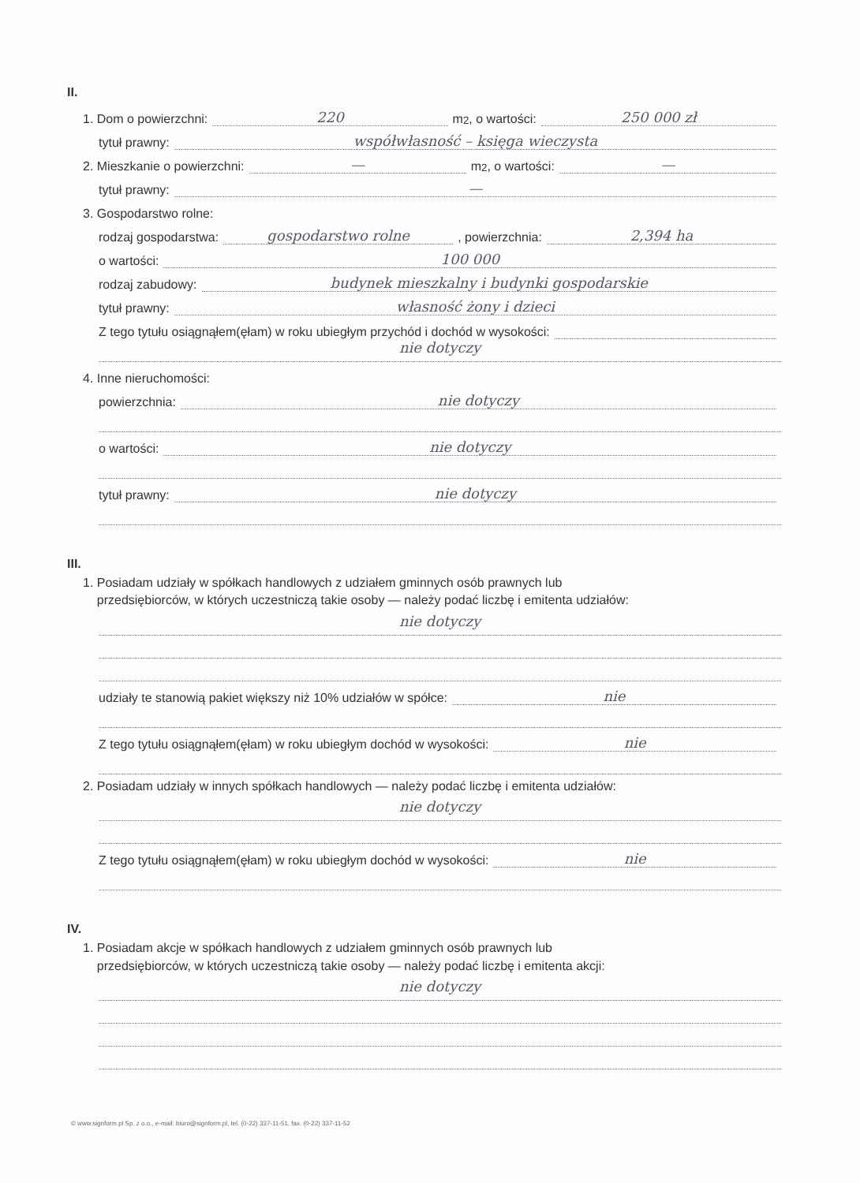II.
1. Dom o powierzchni: 220 m<sup>2</sup>, o wartości: 250 000 zł
tytuł prawny: współwłasność – księga wieczysta
2. Mieszkanie o powierzchni: — m<sup>2</sup>, o wartości: —
tytuł prawny: —
3. Gospodarstwo rolne:
rodzaj gospodarstwa: gospodarstwo rolne, powierzchnia: 2,394 ha
o wartości: 100 000
rodzaj zabudowy: budynek mieszkalny i budynki gospodarskie
tytuł prawny: własność żony i dzieci
Z tego tytułu osiągnąłem(ęłam) w roku ubiegłym przychód i dochód w wysokości:
nie dotyczy
4. Inne nieruchomości:
powierzchnia: nie dotyczy
o wartości: nie dotyczy
tytuł prawny: nie dotyczy
III.
1. Posiadam udziały w spółkach handlowych z udziałem gminnych osób prawnych lub
przedsiębiorców, w których uczestniczą takie osoby — należy podać liczbę i emitenta udziałów:
nie dotyczy
udziały te stanowią pakiet większy niż 10% udziałów w spółce: nie
Z tego tytułu osiągnąłem(ęłam) w roku ubiegłym dochód w wysokości: nie
2. Posiadam udziały w innych spółkach handlowych — należy podać liczbę i emitenta udziałów:
nie dotyczy
Z tego tytułu osiągnąłem(ęłam) w roku ubiegłym dochód w wysokości: nie
IV.
1. Posiadam akcje w spółkach handlowych z udziałem gminnych osób prawnych lub
przedsiębiorców, w których uczestniczą takie osoby — należy podać liczbę i emitenta akcji:
nie dotyczy
© www.signform.pl Sp. z o.o., e-mail: biuro@signform.pl, tel. (0-22) 337-11-51, fax. (0-22) 337-11-52